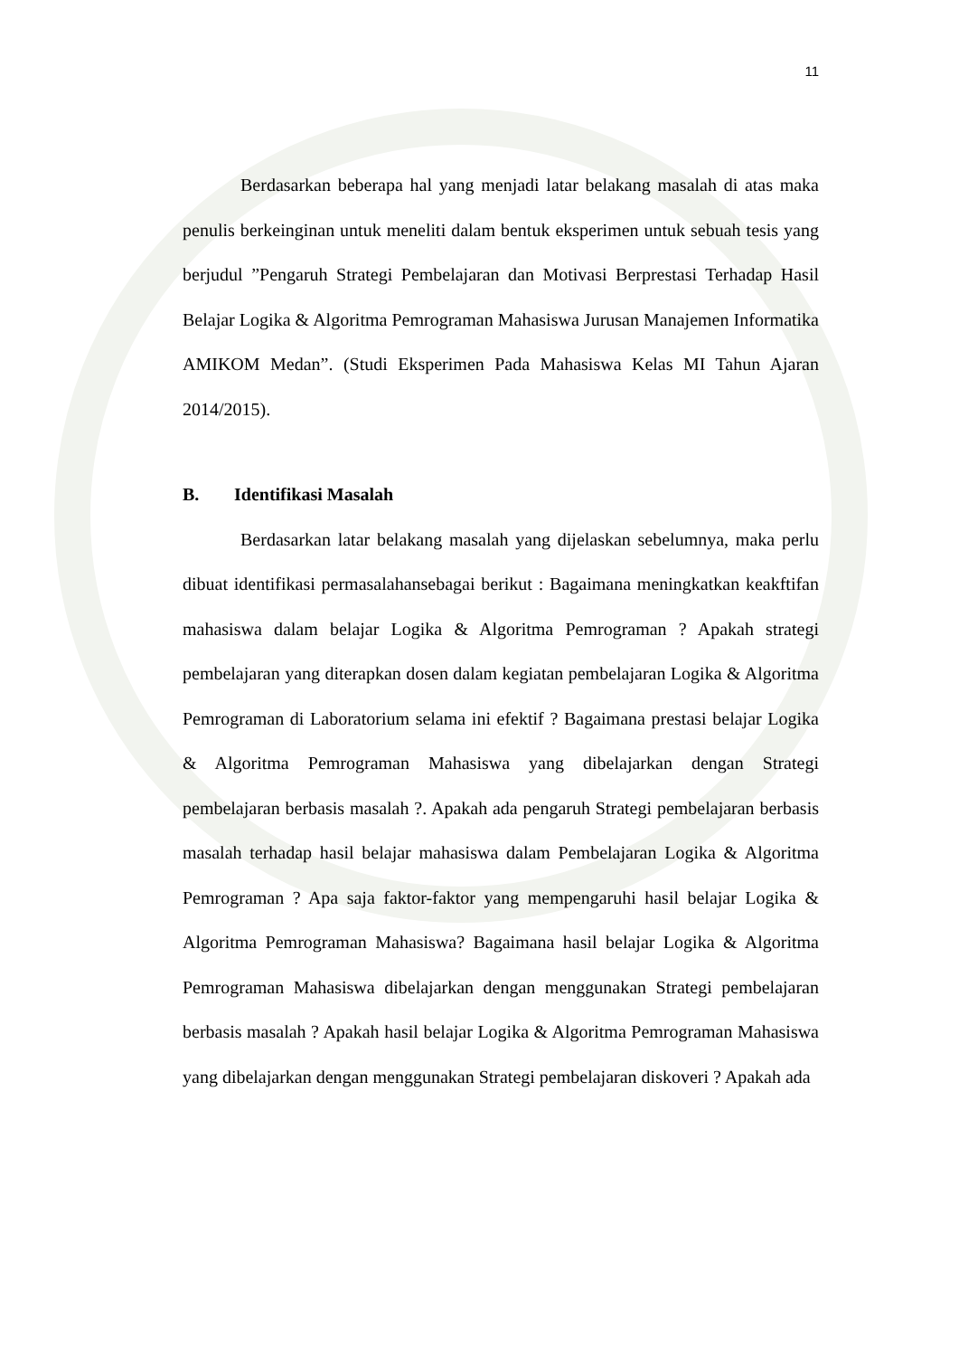11
Berdasarkan beberapa hal yang menjadi latar belakang masalah di atas maka penulis berkeinginan untuk meneliti dalam bentuk eksperimen untuk sebuah tesis yang berjudul ”Pengaruh Strategi Pembelajaran dan Motivasi Berprestasi Terhadap Hasil Belajar Logika & Algoritma Pemrograman Mahasiswa Jurusan Manajemen Informatika AMIKOM Medan”. (Studi Eksperimen Pada Mahasiswa Kelas MI Tahun Ajaran 2014/2015).
B. Identifikasi Masalah
Berdasarkan latar belakang masalah yang dijelaskan sebelumnya, maka perlu dibuat identifikasi permasalahansebagai berikut : Bagaimana meningkatkan keakftifan mahasiswa dalam belajar Logika & Algoritma Pemrograman ? Apakah strategi pembelajaran yang diterapkan dosen dalam kegiatan pembelajaran Logika & Algoritma Pemrograman di Laboratorium selama ini efektif ? Bagaimana prestasi belajar Logika & Algoritma Pemrograman Mahasiswa yang dibelajarkan dengan Strategi pembelajaran berbasis masalah ?. Apakah ada pengaruh Strategi pembelajaran berbasis masalah terhadap hasil belajar mahasiswa dalam Pembelajaran Logika & Algoritma Pemrograman ? Apa saja faktor-faktor yang mempengaruhi hasil belajar Logika & Algoritma Pemrograman Mahasiswa? Bagaimana hasil belajar Logika & Algoritma Pemrograman Mahasiswa dibelajarkan dengan menggunakan Strategi pembelajaran berbasis masalah ? Apakah hasil belajar Logika & Algoritma Pemrograman Mahasiswa yang dibelajarkan dengan menggunakan Strategi pembelajaran diskoveri ? Apakah ada